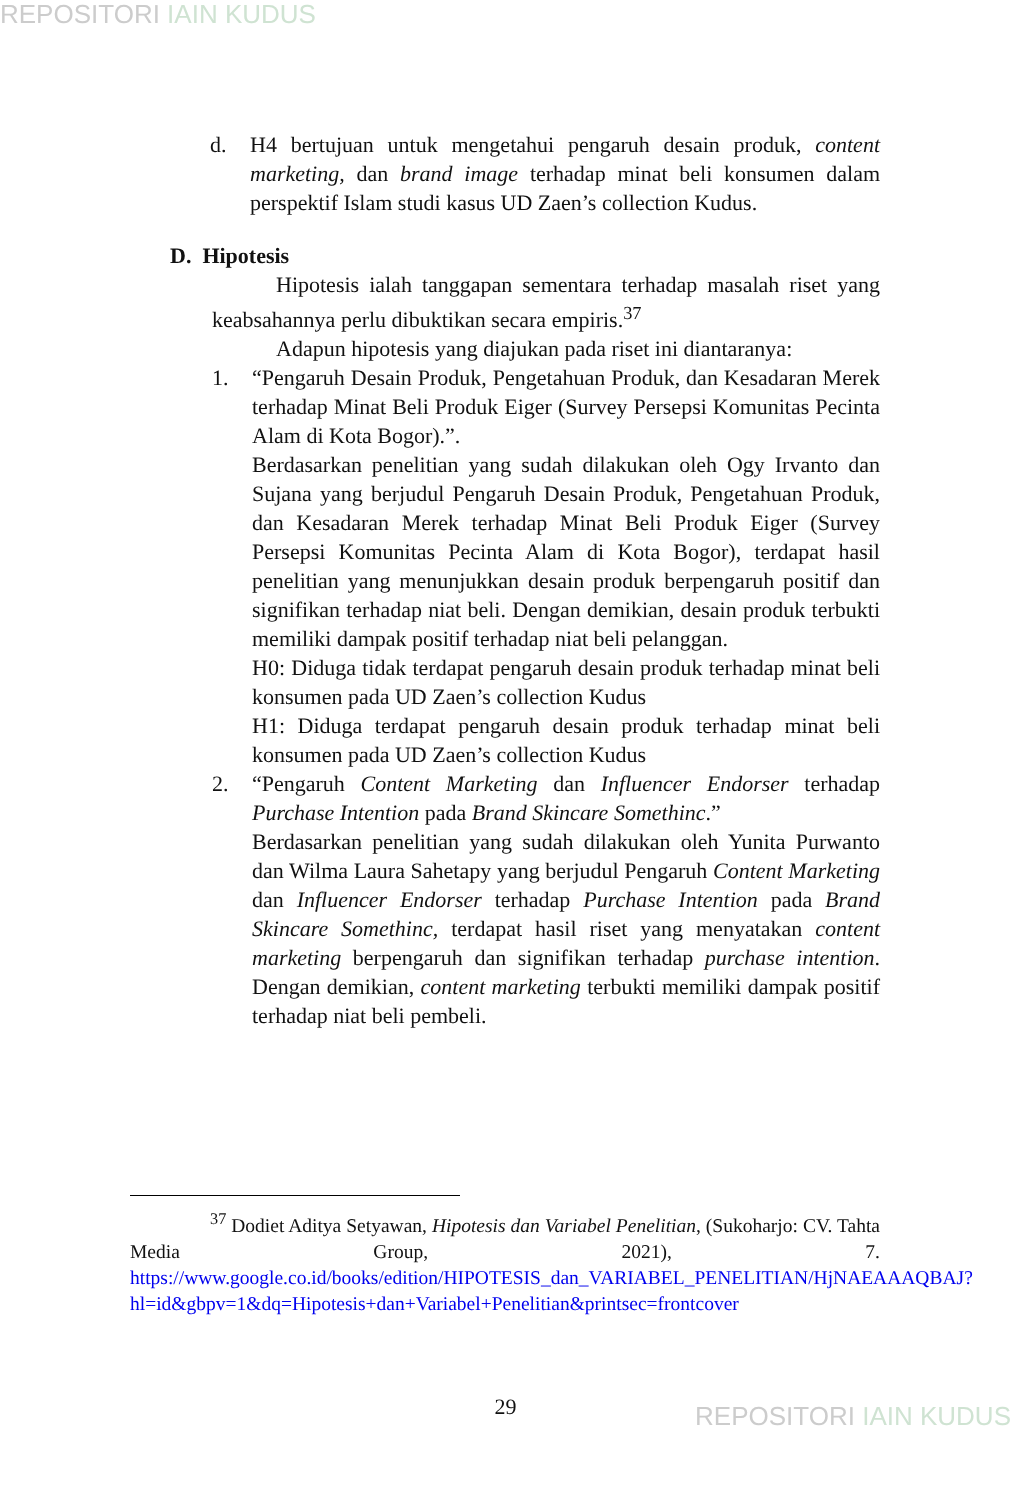REPOSITORI IAIN KUDUS
d. H4 bertujuan untuk mengetahui pengaruh desain produk, content marketing, dan brand image terhadap minat beli konsumen dalam perspektif Islam studi kasus UD Zaen’s collection Kudus.
D. Hipotesis
Hipotesis ialah tanggapan sementara terhadap masalah riset yang keabsahannya perlu dibuktikan secara empiris.<sup>37</sup>
Adapun hipotesis yang diajukan pada riset ini diantaranya:
1. “Pengaruh Desain Produk, Pengetahuan Produk, dan Kesadaran Merek terhadap Minat Beli Produk Eiger (Survey Persepsi Komunitas Pecinta Alam di Kota Bogor).”.
Berdasarkan penelitian yang sudah dilakukan oleh Ogy Irvanto dan Sujana yang berjudul Pengaruh Desain Produk, Pengetahuan Produk, dan Kesadaran Merek terhadap Minat Beli Produk Eiger (Survey Persepsi Komunitas Pecinta Alam di Kota Bogor), terdapat hasil penelitian yang menunjukkan desain produk berpengaruh positif dan signifikan terhadap niat beli. Dengan demikian, desain produk terbukti memiliki dampak positif terhadap niat beli pelanggan.
H0: Diduga tidak terdapat pengaruh desain produk terhadap minat beli konsumen pada UD Zaen’s collection Kudus
H1: Diduga terdapat pengaruh desain produk terhadap minat beli konsumen pada UD Zaen’s collection Kudus
2. “Pengaruh Content Marketing dan Influencer Endorser terhadap Purchase Intention pada Brand Skincare Somethinc.”
Berdasarkan penelitian yang sudah dilakukan oleh Yunita Purwanto dan Wilma Laura Sahetapy yang berjudul Pengaruh Content Marketing dan Influencer Endorser terhadap Purchase Intention pada Brand Skincare Somethinc, terdapat hasil riset yang menyatakan content marketing berpengaruh dan signifikan terhadap purchase intention. Dengan demikian, content marketing terbukti memiliki dampak positif terhadap niat beli pembeli.
<sup>37</sup> Dodiet Aditya Setyawan, Hipotesis dan Variabel Penelitian, (Sukoharjo: CV. Tahta Media Group, 2021), 7. https://www.google.co.id/books/edition/HIPOTESIS_dan_VARIABEL_PENELITIAN/HjNAEAAAQBAJ?hl=id&gbpv=1&dq=Hipotesis+dan+Variabel+Penelitian&printsec=frontcover
29 REPOSITORI IAIN KUDUS